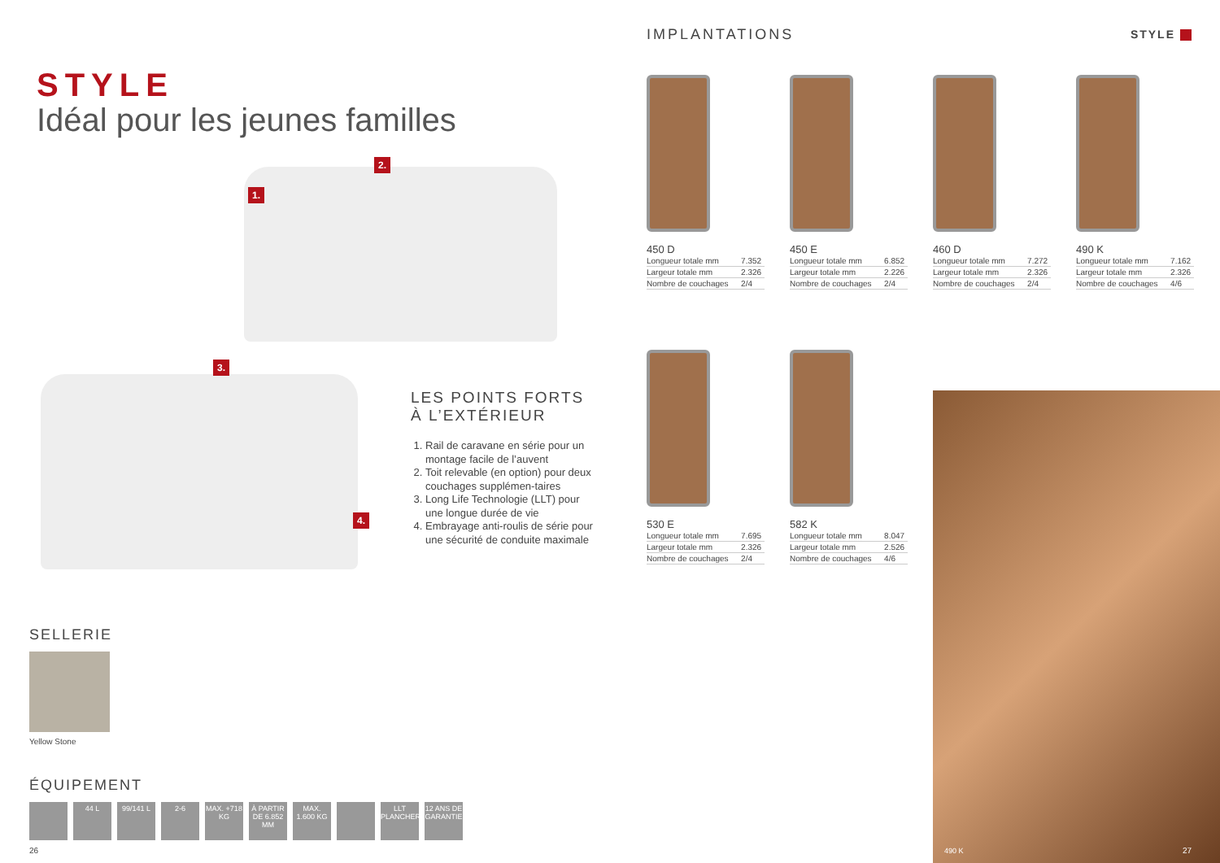STYLE
Idéal pour les jeunes familles
1.
2.
3.
4.
LES POINTS FORTS
À L’EXTÉRIEUR
1. Rail de caravane en série pour un montage facile de l’auvent
2. Toit relevable (en option) pour deux couchages supplémen-taires
3. Long Life Technologie (LLT) pour une longue durée de vie
4. Embrayage anti-roulis de série pour une sécurité de conduite maximale
SELLERIE
Yellow Stone
ÉQUIPEMENT
44 L 99/141 L 2-6 MAX. +718 KG
À PARTIR DE 6.852 MM
MAX. 1.600 KG
LLT PLANCHER
12 ANS DE GARANTIE
26
IMPLANTATIONS STYLE
450 D
| Longueur totale mm | 7.352 |
| Largeur totale mm | 2.326 |
| Nombre de couchages | 2/4 |
450 E
| Longueur totale mm | 6.852 |
| Largeur totale mm | 2.226 |
| Nombre de couchages | 2/4 |
460 D
| Longueur totale mm | 7.272 |
| Largeur totale mm | 2.326 |
| Nombre de couchages | 2/4 |
490 K
| Longueur totale mm | 7.162 |
| Largeur totale mm | 2.326 |
| Nombre de couchages | 4/6 |
530 E
| Longueur totale mm | 7.695 |
| Largeur totale mm | 2.326 |
| Nombre de couchages | 2/4 |
582 K
| Longueur totale mm | 8.047 |
| Largeur totale mm | 2.526 |
| Nombre de couchages | 4/6 |
490 K
27